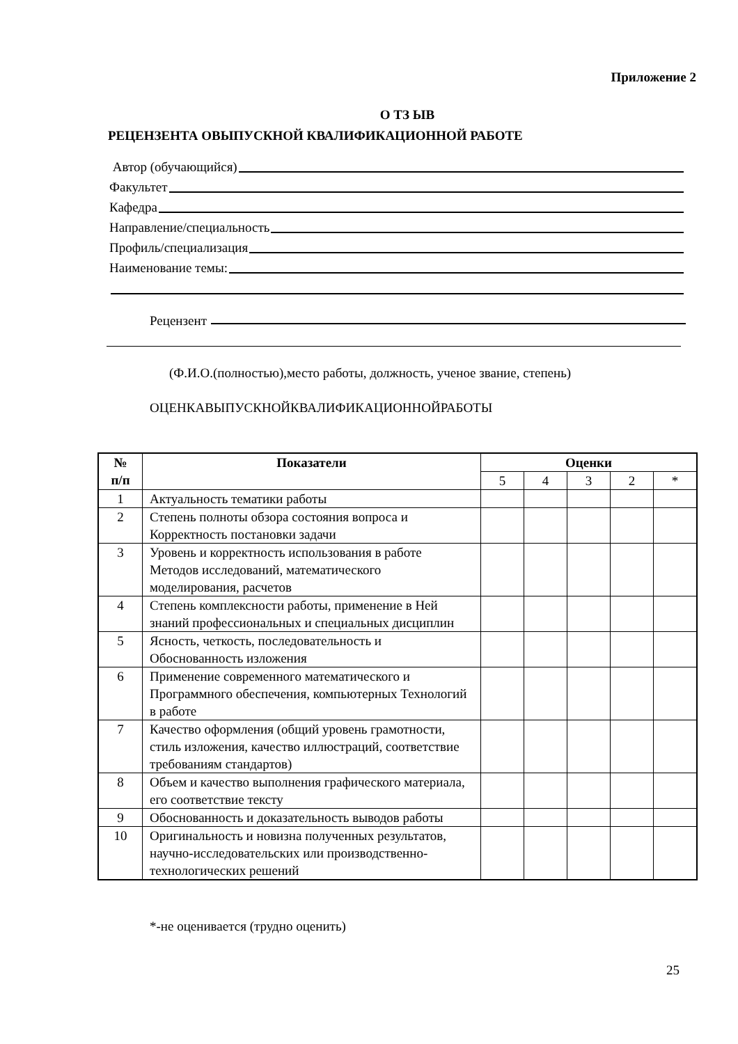Приложение 2
О ТЗ ЫВ
РЕЦЕНЗЕНТА ОВЫПУСКНОЙ КВАЛИФИКАЦИОННОЙ РАБОТЕ
Автор (обучающийся)
Факультет
Кафедра
Направление/специальность
Профиль/специализация
Наименование темы:
Рецензент
(Ф.И.О.(полностью),место работы, должность, ученое звание, степень)
ОЦЕНКАВЫПУСКНОЙКВАЛИФИКАЦИОННОЙРАБОТЫ
| № п/п | Показатели | Оценки | | | | |
| --- | --- | --- | --- | --- | --- | --- |
| | | 5 | 4 | 3 | 2 | * |
| 1 | Актуальность тематики работы | | | | | |
| 2 | Степень полноты обзора состояния вопроса и Корректность постановки задачи | | | | | |
| 3 | Уровень и корректность использования в работе Методов исследований, математического моделирования, расчетов | | | | | |
| 4 | Степень комплексности работы, применение в Ней знаний профессиональных и специальных дисциплин | | | | | |
| 5 | Ясность, четкость, последовательность и Обоснованность изложения | | | | | |
| 6 | Применение современного математического и Программного обеспечения, компьютерных Технологий в работе | | | | | |
| 7 | Качество оформления (общий уровень грамотности, стиль изложения, качество иллюстраций, соответствие требованиям стандартов) | | | | | |
| 8 | Объем и качество выполнения графического материала, его соответствие тексту | | | | | |
| 9 | Обоснованность и доказательность выводов работы | | | | | |
| 10 | Оригинальность и новизна полученных результатов, научно-исследовательских или производственно-технологических решений | | | | | |
*-не оценивается (трудно оценить)
25